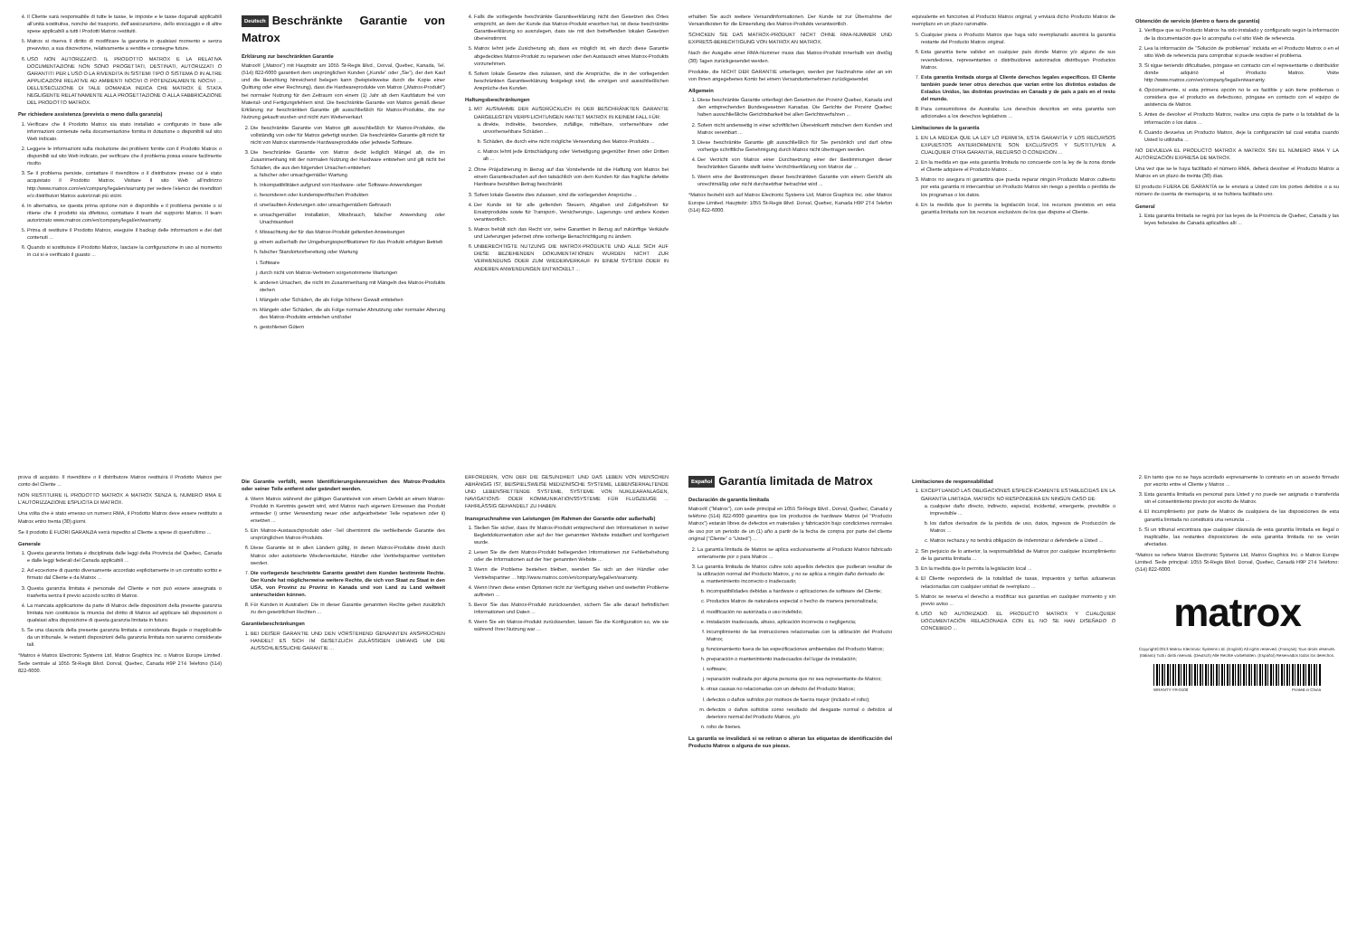4. Il Cliente sarà responsabile di tutte le tasse, le imposte e le tasse doganali applicabili all'unità sostitutiva, nonché del trasporto, dell'assicurazione, dello stoccaggio e di altre spese applicabili a tutti i Prodotti Matrox restituiti.
5. Matrox si riserva il diritto di modificare la garanzia in qualsiasi momento e senza preavviso, a sua discrezione, relativamente a vendite e consegne future.
6. USO NON AUTORIZZATO. IL PRODOTTO MATROX E LA RELATIVA DOCUMENTAZIONE NON SONO PROGETTATI, DESTINATI, AUTORIZZATI O GARANTITI PER L'USO O LA RIVENDITA IN SISTEMI TIPO O SISTEMA O IN ALTRE APPLICAZIONI RELATIVE AD AMBIENTI NOCIVI O POTENZIALMENTE NOCIVI ... DELL'ESECUZIONE DI TALE DOMANDA INDICA CHE MATROX È STATA NEGLIGENTE RELATIVAMENTE ALLA PROGETTAZIONE O ALLA FABBRICAZIONE DEL PRODOTTO MATROX.
Per richiedere assistenza (prevista o meno dalla garanzia)
1. Verificare che il Prodotto Matrox sia stato installato e configurato in base alle informazioni contenute nella documentazione fornita in dotazione o disponibili sul sito Web indicato.
2. Leggere le informazioni sulla risoluzione dei problemi fornite con il Prodotto Matrox o disponibili sul sito Web indicato, per verificare che il problema possa essere facilmente risolto.
3. Se il problema persiste, contattare il rivenditore o il distributore presso cui è stato acquistato il Prodotto Matrox. Visitare il sito Web all'indirizzo http://www.matrox.com/en/company/legalen/warranty per vedere l'elenco dei rivenditori e/o distributori Matrox autorizzati più vicini.
4. In alternativa, se questa prima opzione non è disponibile e il problema persiste o si ritiene che il prodotto sia difettoso, contattare il team del supporto Matrox. Il team autorizzato www.matrox.com/en/company/legal/en/warranty.
5. Prima di restituire il Prodotto Matrox, eseguire il backup delle informazioni e dei dati contenuti ...
6. Quando si sostituisce il Prodotto Matrox, lasciare la configurazione in uso al momento in cui si è verificato il guasto ...
Deutsch Beschränkte Garantie von Matrox
Erklärung zur beschränkten Garantie
Matrox® („Matrox") mit Hauptsitz am 1055 St-Regis Blvd., Dorval, Quebec, Kanada, Tel. (514) 822-6000 garantiert dem ursprünglichen Kunden („Kunde" oder „Sie"), der den Kauf und die Bezahlung hinreichend belegen kann (beispielsweise durch die Kopie einer Quittung oder einer Rechnung), dass die Hardwareprodukte von Matrox („Matrox-Produkt") bei normaler Nutzung für den Zeitraum von einem (1) Jahr ab dem Kaufdatum frei von Material- und Fertigungsfehlern sind. Die beschränkte Garantie von Matrox gemäß dieser Erklärung zur beschränkten Garantie gilt ausschließlich für Matrox-Produkte, die zur Nutzung gekauft wurden und nicht zum Weiterverkauf.
2. Die beschränkte Garantie von Matrox gilt ausschließlich für Matrox-Produkte, die vollständig von oder für Matrox gefertigt wurden. Die beschränkte Garantie gilt nicht für nicht von Matrox stammende Hardwareprodukte oder jedwede Software.
3. Die beschränkte Garantie von Matrox deckt lediglich Mängel ab, die im Zusammenhang mit der normalen Nutzung der Hardware entstehen und gilt nicht bei Schäden, die aus den folgenden Ursachen entstehen:
a. falscher oder unsachgemäßer Wartung
b. Inkompatibilitäten aufgrund von Hardware- oder Software-Anwendungen
c. besonderen oder kundenspezifischen Produkten
d. unerlaubten Änderungen oder unsachgemäßem Gebrauch
e. unsachgemäßer Installation, Missbrauch, falscher Anwendung oder Unachtsamkeit
f. Missachtung der für das Matrox-Produkt geltenden Anweisungen
g. einem außerhalb der Umgebungsspezifikationen für das Produkt erfolgten Betrieb
h. falscher Standortvorbereitung oder Wartung
i. Software
j. durch nicht von Matrox-Vertretern vorgenommene Wartungen
k. anderen Ursachen, die nicht im Zusammenhang mit Mängeln des Matrox-Produkts stehen
l. Mängeln oder Schäden, die als Folge höherer Gewalt entstehen
m. Mängeln oder Schäden, die als Folge normaler Abnutzung oder normaler Alterung des Matrox-Produkts entstehen und/oder
n. gestohlenen Gütern
4. Falls die vorliegende beschränkte Garantieerklärung nicht den Gesetzen des Ortes entspricht, an dem der Kunde das Matrox-Produkt erworben hat, ist diese beschränkte Garantieerklärung so auszulegen, dass sie mit den betreffenden lokalen Gesetzen übereinstimmt.
5. Matrox lehnt jede Zusicherung ab, dass es möglich ist, ein durch diese Garantie abgedecktes Matrox-Produkt zu reparieren oder den Austausch eines Matrox-Produkts vorzunehmen.
6. Sofern lokale Gesetze dies zulassen, sind die Ansprüche, die in der vorliegenden beschränkten Garantieerklärung festgelegt sind, die einzigen und ausschließlichen Ansprüche des Kunden.
Haftungsbeschränkungen
1. MIT AUSNAHME DER AUSDRÜCKLICH IN DER BESCHRÄNKTEN GARANTIE DARGELEGTEN VERPFLICHTUNGEN HAFTET MATROX IN KEINEM FALL FÜR:
a. direkte, indirekte, besondere, zufällige, mittelbare, vorhersehbare oder unvorhersehbare Schäden ...
b. Schäden, die durch eine nicht mögliche Verwendung des Matrox-Produkts ...
c. Matrox lehnt jede Entschädigung oder Verteidigung gegenüber Ihnen oder Dritten ab ...
2. Ohne Präjudizierung in Bezug auf das Vorstehende ist die Haftung von Matrox bei einem Garantieschaden auf den tatsächlich von dem Kunden für das fragliche defekte Hardware bezahlten Betrag beschränkt.
3. Sofern lokale Gesetze dies zulassen, sind die vorliegenden Ansprüche ...
4. Der Kunde ist für alle geltenden Steuern, Abgaben und Zollgebühren für Ersatzprodukte sowie für Transport-, Versicherungs-, Lagerungs- und andere Kosten verantwortlich.
5. Matrox behält sich das Recht vor, seine Garantien in Bezug auf zukünftige Verkäufe und Lieferungen jederzeit ohne vorherige Benachrichtigung zu ändern.
6. UNBERECHTIGTE NUTZUNG DIE MATROX-PRODUKTE UND ALLE SICH AUF DIESE BEZIEHENDEN DOKUMENTATIONEN WURDEN NICHT ZUR VERWENDUNG ODER ZUM WIEDERVERKAUF IN EINEM SYSTEM ODER IN ANDEREN ANWENDUNGEN ENTWICKELT ...
erhalten Sie auch weitere Versandinformationen. Der Kunde ist zur Übernahme der Versandkosten für die Einsendung des Matrox-Produkts verantwortlich.
SCHICKEN SIE DAS MATROX-PRODUKT NICHT OHNE RMA-NUMMER UND EXPRESS-BERECHTIGUNG VON MATROX AN MATROX.
Nach der Ausgabe einer RMA-Nummer muss das Matrox-Produkt innerhalb von dreißig (30) Tagen zurückgesendet werden.
Produkte, die NICHT DER GARANTIE unterliegen, werden per Nachnahme oder an ein von Ihnen angegebenes Konto bei einem Versandunternehmen zurückgesendet.
Allgemein
1. Diese beschränkte Garantie unterliegt den Gesetzen der Provinz Quebec, Kanada und den entsprechenden Bundesgesetzen Kanadas. Die Gerichte der Provinz Quebec haben ausschließliche Gerichtsbarkeit bei allen Gerichtsverfahren ...
2. Sofern nicht anderweitig in einer schriftlichen Übereinkunft zwischen dem Kunden und Matrox vereinbart ...
3. Diese beschränkte Garantie gilt ausschließlich für Sie persönlich und darf ohne vorherige schriftliche Genehmigung durch Matrox nicht übertragen werden.
4. Der Verzicht von Matrox einer Durchsetzung einer der Bestimmungen dieser beschränkten Garantie stellt keine Verzichtserklärung von Matrox dar ...
5. Wenn eine der Bestimmungen dieser beschränkten Garantie von einem Gericht als unrechtmäßig oder nicht durchsetzbar betrachtet wird ...
*Matrox bezieht sich auf Matrox Electronic Systems Ltd, Matrox Graphics Inc. oder Matrox Europe Limited. Hauptsitz: 1055 St-Regis Blvd. Dorval, Quebec, Kanada H9P 2T4 Telefon (514) 822-6000.
equivalente en funciones al Producto Matrox original, y enviará dicho Producto Matrox de reemplazo en un plazo razonable.
5. Cualquier pieza o Producto Matrox que haya sido reemplazado asumirá la garantía restante del Producto Matrox original.
6. Esta garantía tiene validez en cualquier país donde Matrox y/o alguno de sus revendedores, representantes o distribuidores autorizados distribuyan Productos Matrox.
7. Esta garantía limitada otorga al Cliente derechos legales específicos. El Cliente también puede tener otros derechos que varían entre los distintos estados de Estados Unidos, las distintas provincias en Canadá y de país a país en el resto del mundo.
8. Para consumidores de Australia: Los derechos descritos en esta garantía son adicionales a los derechos legislativos ...
Limitaciones de la garantía
1. EN LA MEDIDA QUE LA LEY LO PERMITA, ESTA GARANTÍA Y LOS RECURSOS EXPUESTOS ANTERIORMENTE SON EXCLUSIVOS Y SUSTITUYEN A CUALQUIER OTRA GARANTÍA, RECURSO O CONDICIÓN ...
2. En la medida en que esta garantía limitada no concuerde con la ley de la zona donde el Cliente adquiere el Producto Matrox ...
3. Matrox no asegura ni garantiza que pueda reparar ningún Producto Matrox cubierto por esta garantía ni intercambiar un Producto Matrox sin riesgo a pérdida o pérdida de los programas o los datos.
4. En la medida que lo permita la legislación local, los recursos previstos en esta garantía limitada son los recursos exclusivos de los que dispone el Cliente.
Obtención de servicio (dentro o fuera de garantía)
1. Verifique que su Producto Matrox ha sido instalado y configurado según la información de la documentación que lo acompaña o el sitio Web de referencia.
2. Lea la información de "Solución de problemas" incluida en el Producto Matrox o en el sitio Web de referencia para comprobar si puede resolver el problema.
3. Si sigue teniendo dificultades, póngase en contacto con el representante o distribuidor donde adquirió el Producto Matrox. Visite http://www.matrox.com/en/company/legal/en/warranty.
4. Opcionalmente, si esta primera opción no le es factible y aún tiene problemas o considera que el producto es defectuoso, póngase en contacto con el equipo de asistencia de Matrox.
5. Antes de devolver el Producto Matrox, realice una copia de parte o la totalidad de la información o los datos ...
6. Cuando devuelva un Producto Matrox, deje la configuración tal cual estaba cuando Usted lo utilizaba ...
NO DEVUELVA EL PRODUCTO MATROX A MATROX SIN EL NÚMERO RMA Y LA AUTORIZACIÓN EXPRESA DE MATROX.
Una vez que se le haya facilitado el número RMA, deberá devolver el Producto Matrox a Matrox en un plazo de treinta (30) días.
El producto FUERA DE GARANTÍA se le enviará a Usted con los portes debidos o a su número de cuenta de mensajería, si se hubiera facilitado uno.
General
1. Esta garantía limitada se regirá por las leyes de la Provincia de Quebec, Canadá y las leyes federales de Canadá aplicables allí ...
prova di acquisto. Il rivenditore o il distributore Matrox restituirà il Prodotto Matrox per conto del Cliente ...
NON RESTITUIRE IL PRODOTTO MATROX A MATROX SENZA IL NUMERO RMA E L'AUTORIZZAZIONE ESPLICITA DI MATROX.
Una volta che è stato emesso un numero RMA, il Prodotto Matrox deve essere restituito a Matrox entro trenta (30) giorni.
Se il prodotto È FUORI GARANZIA verrà rispedito al Cliente a spese di quest'ultimo ...
Generale
1. Questa garanzia limitata è disciplinata dalle leggi della Provincia del Quebec, Canada e dalle leggi federali del Canada applicabili ...
2. Ad eccezione di quanto diversamente accordato esplicitamente in un contratto scritto e firmato dal Cliente e da Matrox ...
3. Questa garanzia limitata è personale del Cliente e non può essere assegnata o trasferita senza il previo accordo scritto di Matrox.
4. La mancata applicazione da parte di Matrox delle disposizioni della presente garanzia limitata non costituisce la rinuncia del diritto di Matrox ad applicare tali disposizioni o qualsiasi altra disposizione di questa garanzia limitata in futuro.
5. Se una clausola della presente garanzia limitata è considerata illegale o inapplicabile da un tribunale, le restanti disposizioni della garanzia limitata non saranno considerate tali.
*Matrox è Matrox Electronic Systems Ltd, Matrox Graphics Inc. o Matrox Europe Limited. Sede centrale al 1055 St-Regis Blvd. Dorval, Quebec, Canada H9P 2T4 Telefono (514) 822-6000.
Die Garantie verfällt, wenn Identifizierungskennzeichen des Matrox-Produkts oder seiner Teile entfernt oder geändert werden.
4. Wenn Matrox während der gültigen Garantiezeit von einem Defekt an einem Matrox-Produkt in Kenntnis gesetzt wird, wird Matrox nach eigenem Ermessen das Produkt entweder i) unter Verwendung neuer oder aufgearbeiteter Teile reparieren oder ii) ersetzen ...
5. Ein Matrox-Austauschprodukt oder -Teil übernimmt die verbleibende Garantie des ursprünglichen Matrox-Produkts.
6. Diese Garantie ist in allen Ländern gültig, in denen Matrox-Produkte direkt durch Matrox oder autorisierte Wiederverkäufer, Händler oder Vertriebspartner vertrieben werden.
7. Die vorliegende beschränkte Garantie gewährt dem Kunden bestimmte Rechte. Der Kunde hat möglicherweise weitere Rechte, die sich von Staat zu Staat in den USA, von Provinz zu Provinz in Kanada und von Land zu Land weltweit unterscheiden können.
8. Für Kunden in Australien: Die in dieser Garantie genannten Rechte gelten zusätzlich zu den gesetzlichen Rechten ...
Garantiebeschränkungen
1. BEI DEISER GARANTIE UND DEN VORSTEHEND GENANNTEN ANSPRÜCHEN HANDELT ES SICH IM GESETZLICH ZULÄSSIGEN UMFANG UM DIE AUSSCHLIESSLICHE GARANTIE ...
ERFORDERN, VON DER DIE GESUNDHEIT UND DAS LEBEN VON MENSCHEN ABHÄNGIG IST, BEISPIELSWEISE MEDIZINISCHE SYSTEME, LEBENSERHALTENDE UND LEBENSRETTENDE SYSTEME, SYSTEME VON NUKLEARANLAGEN, NAVIGATIONS- ODER KOMMUNIKATIONSSYSTEME FÜR FLUGZEUGE ... FAHRLÄSSIG GEHANDELT ZU HABEN.
Inanspruchnahme von Leistungen (im Rahmen der Garantie oder außerhalb)
1. Stellen Sie sicher, dass Ihr Matrox-Produkt entsprechend den Informationen in seiner Begleitdokumentation oder auf der hier genannten Website installiert und konfiguriert wurde.
2. Lesen Sie die dem Matrox-Produkt beiliegenden Informationen zur Fehlerbehebung oder die Informationen auf der hier genannten Website ...
3. Wenn die Probleme bestehen bleiben, wenden Sie sich an den Händler oder Vertriebspartner ... http://www.matrox.com/en/company/legal/en/warranty.
4. Wenn Ihnen diese ersten Optionen nicht zur Verfügung stehen und weiterhin Probleme auftreten ...
5. Bevor Sie das Matrox-Produkt zurücksenden, sichern Sie alle darauf befindlichen Informationen und Daten ...
6. Wenn Sie ein Matrox-Produkt zurücksenden, lassen Sie die Konfiguration so, wie sie während Ihrer Nutzung war ...
Español Garantía limitada de Matrox
Declaración de garantía limitada
Matrox® ("Matrox"), con sede principal en 1055 St-Regis Blvd., Dorval, Quebec, Canadá y teléfono (514) 822-6000 garantiza que los productos de hardware Matrox (el "Producto Matrox") estarán libres de defectos en materiales y fabricación bajo condiciones normales de uso por un periodo de un (1) año a partir de la fecha de compra por parte del cliente original ("Cliente" o "Usted") ...
2. La garantía limitada de Matrox se aplica exclusivamente al Producto Matrox fabricado enteramente por o para Matrox ...
3. La garantía limitada de Matrox cubre solo aquellos defectos que pudieran resultar de la utilización normal del Producto Matrox, y no se aplica a ningún daño derivado de:
a. mantenimiento incorrecto o inadecuado;
b. incompatibilidades debidas a hardware o aplicaciones de software del Cliente;
c. Productos Matrox de naturaleza especial o hecho de manera personalizada;
d. modificación no autorizada o uso indebido;
e. instalación inadecuada, abuso, aplicación incorrecta o negligencia;
f. incumplimiento de las instrucciones relacionadas con la utilización del Producto Matrox;
g. funcionamiento fuera de las especificaciones ambientales del Producto Matrox;
h. preparación o mantenimiento inadecuados del lugar de instalación;
i. software;
j. reparación realizada por alguna persona que no sea representante de Matrox;
k. otras causas no relacionadas con un defecto del Producto Matrox;
l. defectos o daños sufridos por motivos de fuerza mayor (incluido el robo);
m. defectos o daños sufridos como resultado del desgaste normal o debidos al deterioro normal del Producto Matrox, y/o
n. robo de bienes.
La garantía se invalidará si se retiran o alteran las etiquetas de identificación del Producto Matrox o alguna de sus piezas.
Limitaciones de responsabilidad
1. EXCEPTUANDO LAS OBLIGACIONES ESPECÍFICAMENTE ESTABLECIDAS EN LA GARANTÍA LIMITADA, MATROX NO RESPONDERÁ EN NINGÚN CASO DE:
a. cualquier daño directo, indirecto, especial, incidental, emergente, previsible o imprevisible ...
b. los daños derivados de la pérdida de uso, datos, ingresos de Producción de Matrox ...
c. Matrox rechaza y no tendrá obligación de indemnizar o defenderle a Usted ...
2. Sin perjuicio de lo anterior, la responsabilidad de Matrox por cualquier incumplimiento de la garantía limitada ...
3. En la medida que lo permita la legislación local ...
4. El Cliente responderá de la totalidad de tasas, impuestos y tarifas aduaneras relacionadas con cualquier unidad de reemplazo ...
5. Matrox se reserva el derecho a modificar sus garantías en cualquier momento y sin previo aviso ...
6. USO NO AUTORIZADO. EL PRODUCTO MATROX Y CUALQUIER DOCUMENTACIÓN RELACIONADA CON EL NO SE HAN DISEÑADO O CONCEBIDO ...
2. En tanto que no se haya acordado expresamente lo contrario en un acuerdo firmado por escrito entre el Cliente y Matrox ...
3. Esta garantía limitada es personal para Usted y no puede ser asignada o transferida sin el consentimiento previo por escrito de Matrox.
4. El incumplimiento por parte de Matrox de cualquiera de las disposiciones de esta garantía limitada no constituirá una renuncia ...
5. Si un tribunal encontrara que cualquier cláusula de esta garantía limitada es ilegal o inaplicable, las restantes disposiciones de esta garantía limitada no se verán afectadas.
*Matrox se refiere Matrox Electronic Systems Ltd, Matrox Graphics Inc. o Matrox Europe Limited. Sede principal: 1055 St-Regis Blvd. Dorval, Quebec, Canadá H9P 2T4 Teléfono: (514) 822-6000.
matrox
Copyright©2013 Matrox Electronic Systems Ltd. (English) All rights reserved. (Français) Tous droits réservés. (Italiano) Tutti i diritti riservati. (Deutsch) Alle Rechte vorbehalten. (Español) Reservados todos los derechos.
WRANTY-YR-0100 Printed in China